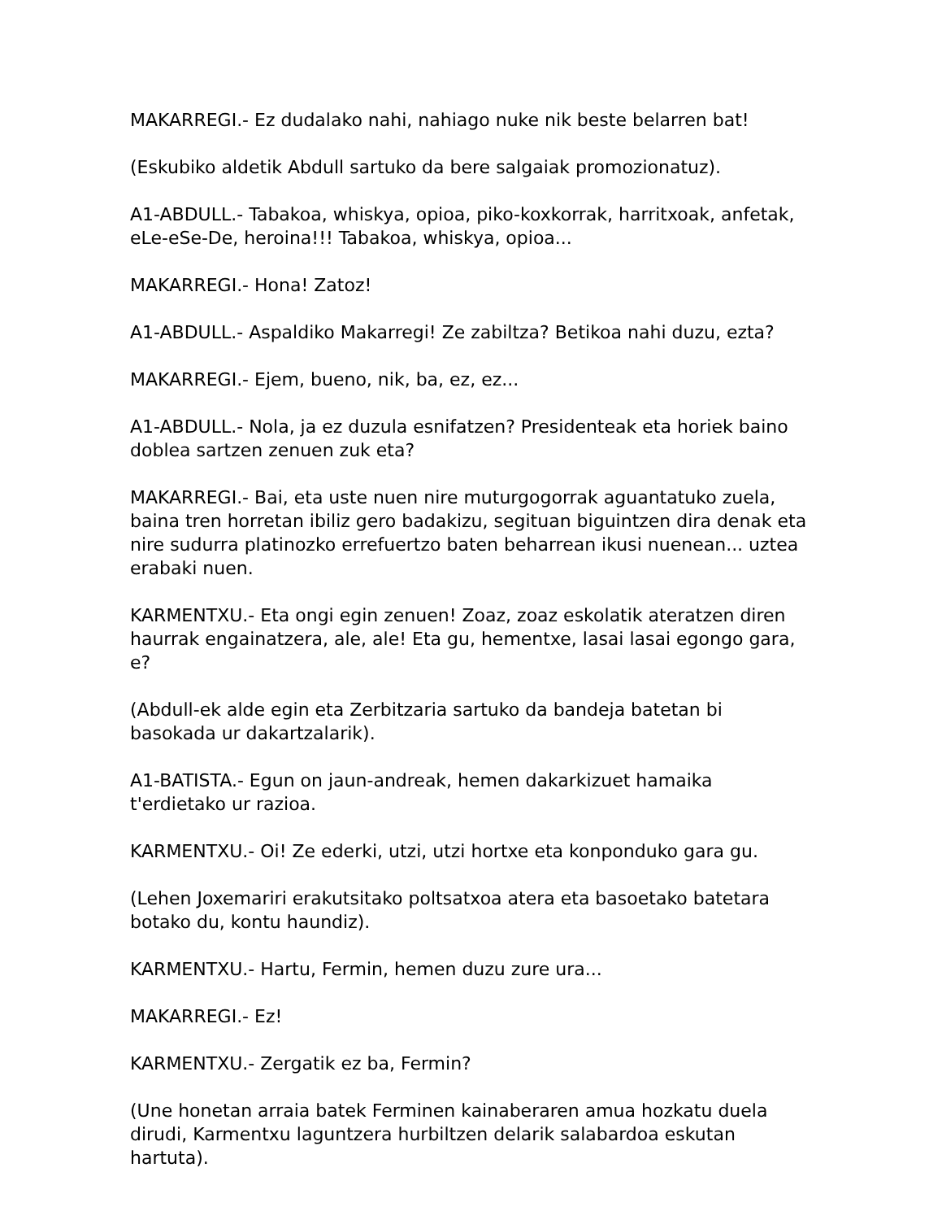MAKARREGI.- Ez dudalako nahi, nahiago nuke nik beste belarren bat!
(Eskubiko aldetik Abdull sartuko da bere salgaiak promozionatuz).
A1-ABDULL.- Tabakoa, whiskya, opioa, piko-koxkorrak, harritxoak, anfetak, eLe-eSe-De, heroina!!! Tabakoa, whiskya, opioa...
MAKARREGI.- Hona! Zatoz!
A1-ABDULL.- Aspaldiko Makarregi! Ze zabiltza? Betikoa nahi duzu, ezta?
MAKARREGI.- Ejem, bueno, nik, ba, ez, ez...
A1-ABDULL.- Nola, ja ez duzula esnifatzen? Presidenteak eta horiek baino doblea sartzen zenuen zuk eta?
MAKARREGI.- Bai, eta uste nuen nire muturgogorrak aguantatuko zuela, baina tren horretan ibiliz gero badakizu, segituan biguintzen dira denak eta nire sudurra platinozko errefuertzo baten beharrean ikusi nuenean... uztea erabaki nuen.
KARMENTXU.- Eta ongi egin zenuen! Zoaz, zoaz eskolatik ateratzen diren haurrak engainatzera, ale, ale! Eta gu, hementxe, lasai lasai egongo gara, e?
(Abdull-ek alde egin eta Zerbitzaria sartuko da bandeja batetan bi basokada ur dakartzalarik).
A1-BATISTA.- Egun on jaun-andreak, hemen dakarkizuet hamaika t'erdietako ur razioa.
KARMENTXU.- Oi! Ze ederki, utzi, utzi hortxe eta konponduko gara gu.
(Lehen Joxemariri erakutsitako poltsatxoa atera eta basoetako batetara botako du, kontu haundiz).
KARMENTXU.- Hartu, Fermin, hemen duzu zure ura...
MAKARREGI.- Ez!
KARMENTXU.- Zergatik ez ba, Fermin?
(Une honetan arraia batek Ferminen kainaberaren amua hozkatu duela dirudi, Karmentxu laguntzera hurbiltzen delarik salabardoa eskutan hartuta).